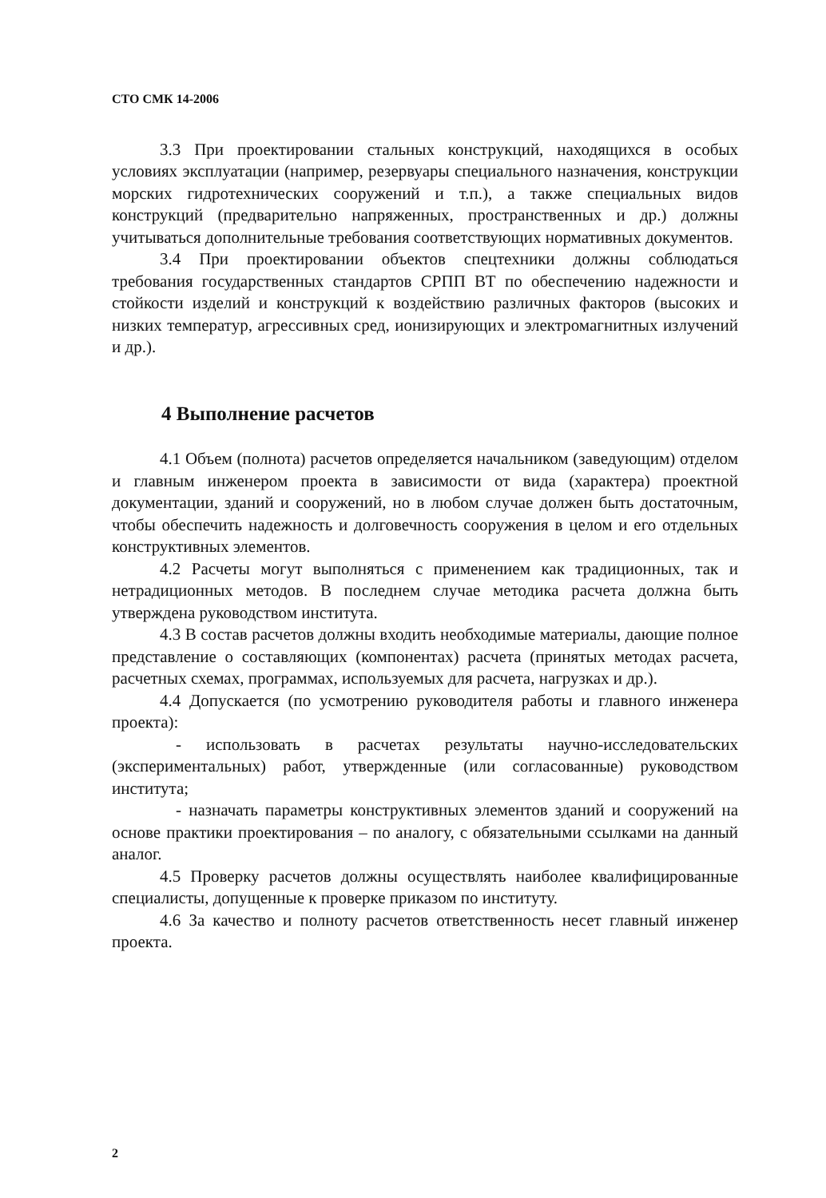СТО СМК 14-2006
3.3 При проектировании стальных конструкций, находящихся в особых условиях эксплуатации (например, резервуары специального назначения, конструкции морских гидротехнических сооружений и т.п.), а также специальных видов конструкций (предварительно напряженных, пространственных и др.) должны учитываться дополнительные требования соответствующих нормативных документов.
3.4 При проектировании объектов спецтехники должны соблюдаться требования государственных стандартов СРПП ВТ по обеспечению надежности и стойкости изделий и конструкций к воздействию различных факторов (высоких и низких температур, агрессивных сред, ионизирующих и электромагнитных излучений и др.).
4 Выполнение расчетов
4.1 Объем (полнота) расчетов определяется начальником (заведующим) отделом и главным инженером проекта в зависимости от вида (характера) проектной документации, зданий и сооружений, но в любом случае должен быть достаточным, чтобы обеспечить надежность и долговечность сооружения в целом и его отдельных конструктивных элементов.
4.2 Расчеты могут выполняться с применением как традиционных, так и нетрадиционных методов. В последнем случае методика расчета должна быть утверждена руководством института.
4.3 В состав расчетов должны входить необходимые материалы, дающие полное представление о составляющих (компонентах) расчета (принятых методах расчета, расчетных схемах, программах, используемых для расчета, нагрузках и др.).
4.4 Допускается (по усмотрению руководителя работы и главного инженера проекта):
- использовать в расчетах результаты научно-исследовательских (экспериментальных) работ, утвержденные (или согласованные) руководством института;
- назначать параметры конструктивных элементов зданий и сооружений на основе практики проектирования – по аналогу, с обязательными ссылками на данный аналог.
4.5 Проверку расчетов должны осуществлять наиболее квалифицированные специалисты, допущенные к проверке приказом по институту.
4.6 За качество и полноту расчетов ответственность несет главный инженер проекта.
2